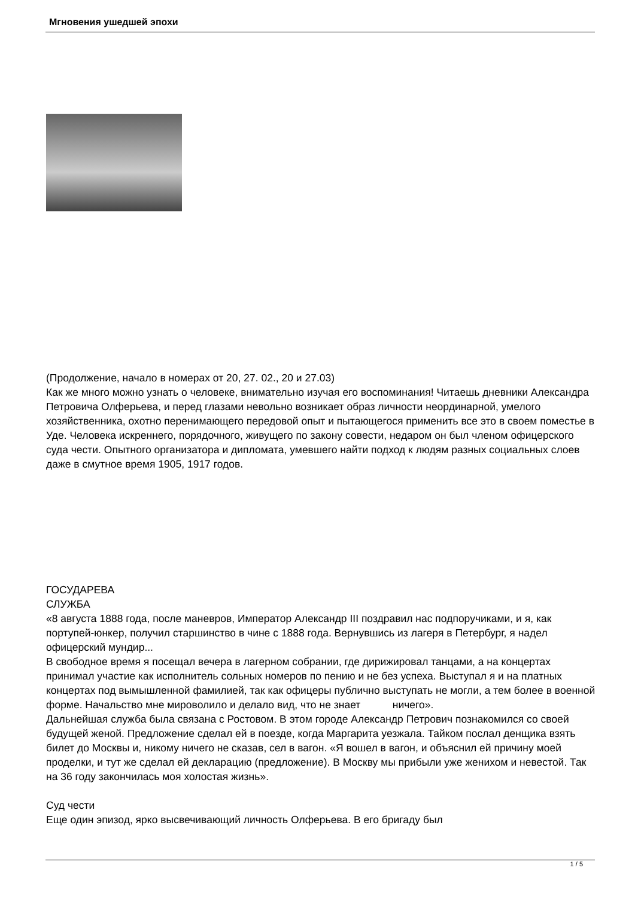Мгновения ушедшей эпохи
(Продолжение, начало в номерах от 20, 27. 02., 20 и 27.03)
Как же много можно узнать о человеке, внимательно изучая его воспоминания! Читаешь дневники Александра Петровича Олферьева, и перед глазами невольно возникает образ личности неординарной, умелого хозяйственника, охотно перенимающего передовой опыт и пытающегося применить все это в своем поместье в Уде. Человека искреннего, порядочного, живущего по закону совести, недаром он был членом офицерского суда чести. Опытного организатора и дипломата, умевшего найти подход к людям разных социальных слоев даже в смутное время 1905, 1917 годов.
ГОСУДАРЕВА
СЛУЖБА
«8 августа 1888 года, после маневров, Император Александр III поздравил нас подпоручиками, и я, как портупей-юнкер, получил старшинство в чине с 1888 года. Вернувшись из лагеря в Петербург, я надел офицерский мундир...
В свободное время я посещал вечера в лагерном собрании, где дирижировал танцами, а на концертах принимал участие как исполнитель сольных номеров по пению и не без успеха. Выступал я и на платных концертах под вымышленной фамилией, так как офицеры публично выступать не могли, а тем более в военной форме. Начальство мне мироволило и делало вид, что не знает ничего».
Дальнейшая служба была связана с Ростовом. В этом городе Александр Петрович познакомился со своей будущей женой. Предложение сделал ей в поезде, когда Маргарита уезжала. Тайком послал денщика взять билет до Москвы и, никому ничего не сказав, сел в вагон. «Я вошел в вагон, и объяснил ей причину моей проделки, и тут же сделал ей декларацию (предложение). В Москву мы прибыли уже женихом и невестой. Так на 36 году закончилась моя холостая жизнь».
Суд чести
Еще один эпизод, ярко высвечивающий личность Олферьева. В его бригаду был
1 / 5